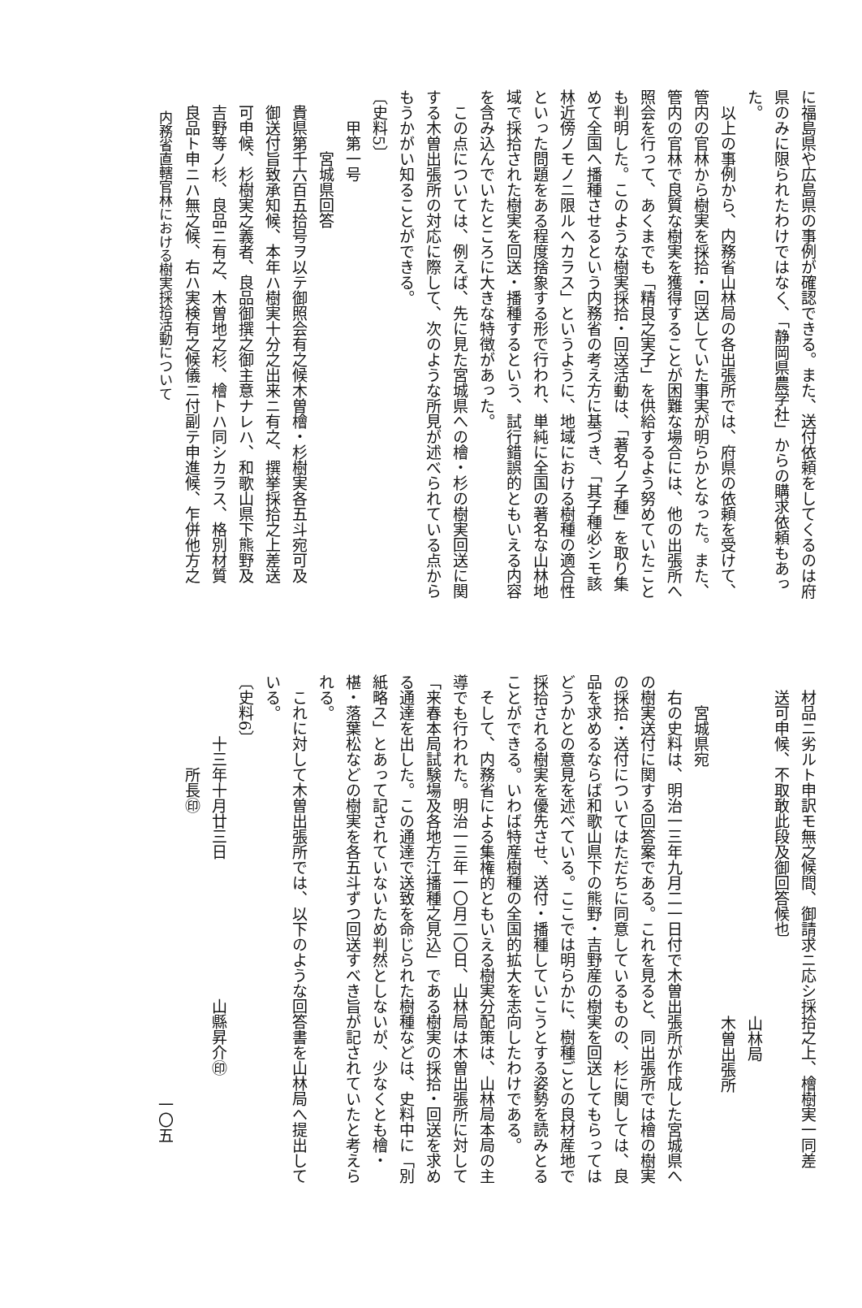に福島県や広島県の事例が確認できる。また、送付依頼をしてくるのは府
県のみに限られたわけではなく、「静岡県農学社」からの購求依頼もあっ
た。
以上の事例から、内務省山林局の各出張所では、府県の依頼を受けて、
管内の官林から樹実を採拾・回送していた事実が明らかとなった。また、
管内の官林で良質な樹実を獲得することが困難な場合には、他の出張所へ
照会を行って、あくまでも「精良之実子」を供給するよう努めていたこと
も判明した。このような樹実採拾・回送活動は、「著名ノ子種」を取り集
めて全国へ播種させるという内務省の考え方に基づき、「其子種必シモ該
林近傍ノモノニ限ルヘカラス」というように、地域における樹種の適合性
といった問題をある程度捨象する形で行われ、単純に全国の著名な山林地
域で採拾された樹実を回送・播種するという、試行錯誤的ともいえる内容
を含み込んでいたところに大きな特徴があった。
この点については、例えば、先に見た宮城県への檜・杉の樹実回送に関
する木曽出張所の対応に際して、次のような所見が述べられている点から
もうかがい知ることができる。
〔史料5〕
甲第一号
宮城県回答
貴県第千六百五拾号ヲ以テ御照会有之候木曽檜・杉樹実各五斗宛可及
御送付旨致承知候、本年ハ樹実十分之出来ニ有之、撰挙採拾之上差送
可申候、杉樹実之義者、良品御撰之御主意ナレハ、和歌山県下熊野及
吉野等ノ杉、良品ニ有之、木曽地之杉、檜トハ同シカラス、格別材質
良品ト申ニハ無之候、右ハ実検有之候儀ニ付副テ申進候、乍併他方之
内務省直轄官林における樹実採拾活動について
材品ニ劣ルト申訳モ無之候間、御請求ニ応シ採拾之上、檜樹実一同差
送可申候、不取敢此段及御回答候也
山林局
木曽出張所
宮城県宛
右の史料は、明治一三年九月二一日付で木曽出張所が作成した宮城県へ
の樹実送付に関する回答案である。これを見ると、同出張所では檜の樹実
の採拾・送付についてはただちに同意しているものの、杉に関しては、良
品を求めるならば和歌山県下の熊野・吉野産の樹実を回送してもらっては
どうかとの意見を述べている。ここでは明らかに、樹種ごとの良材産地で
採拾される樹実を優先させ、送付・播種していこうとする姿勢を読みとる
ことができる。いわば特産樹種の全国的拡大を志向したわけである。
そして、内務省による集権的ともいえる樹実分配策は、山林局本局の主
導でも行われた。明治一三年一〇月二〇日、山林局は木曽出張所に対して
「来春本局試験場及各地方江播種之見込」である樹実の採拾・回送を求め
る通達を出した。この通達で送致を命じられた樹種などは、史料中に「別
紙略ス」とあって記されていないため判然としないが、少なくとも檜・
椹・落葉松などの樹実を各五斗ずつ回送すべき旨が記されていたと考えら
れる。
これに対して木曽出張所では、以下のような回答書を山林局へ提出して
いる。
〔史料6〕
十三年十月廿三日　　　　　　　　　山縣昇介㊞
所長㊞
一〇五